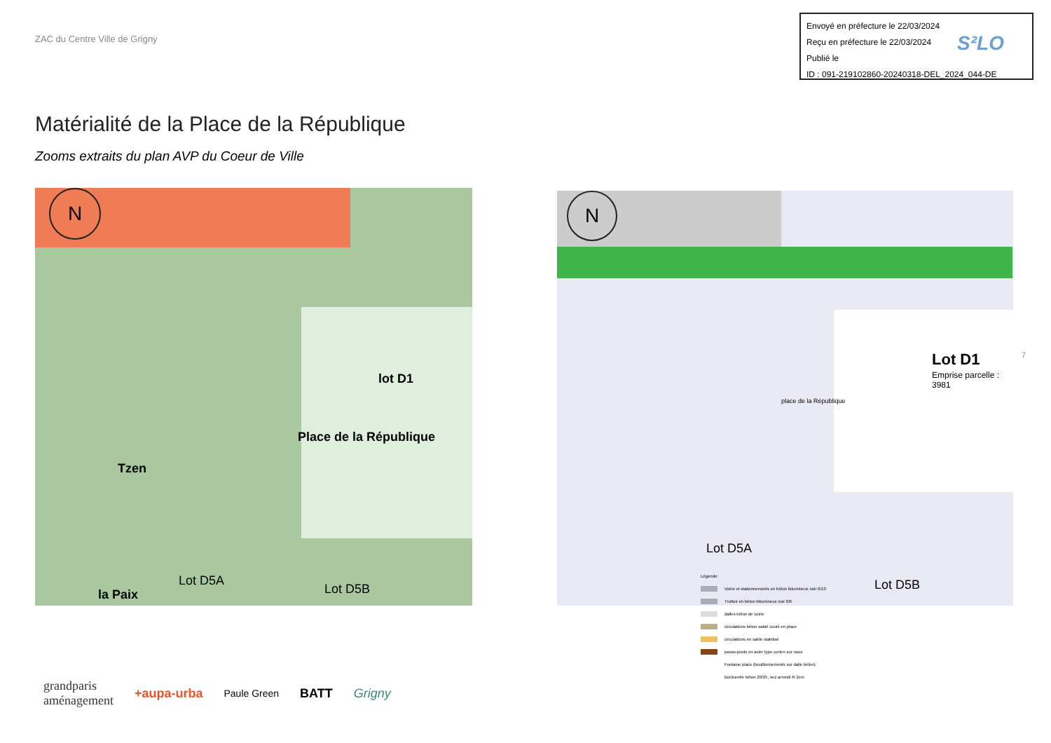ZAC du Centre Ville de Grigny
Envoyé en préfecture le 22/03/2024
Reçu en préfecture le 22/03/2024
Publié le
ID : 091-219102860-20240318-DEL_2024_044-DE
S²LO
Matérialité de la Place de la République
Zooms extraits du plan AVP du Coeur de Ville
N
lot D1
Place de la République
Tzen
Lot D5A
Lot D5B
la Paix
N
Lot D1
Emprise parcelle : 3981
place de la République
Lot D5A
Lot D5B
7
Légende:
Voirie et stationnements en béton bitumineux noir 0/10
Trottoir en béton bitumineux noir 0/6
dalles béton de voirie
circulations béton sablé coulé en place
circulations en sable stabilisé
passe-pieds en acier type corten sur noue
Fontaine place (bouillonnements sur dalle béton)
Bordurette béton 20/25, nez arrondi R 2cm
grandparis
aménagement +aupa-urba Paule Green BATT Grigny